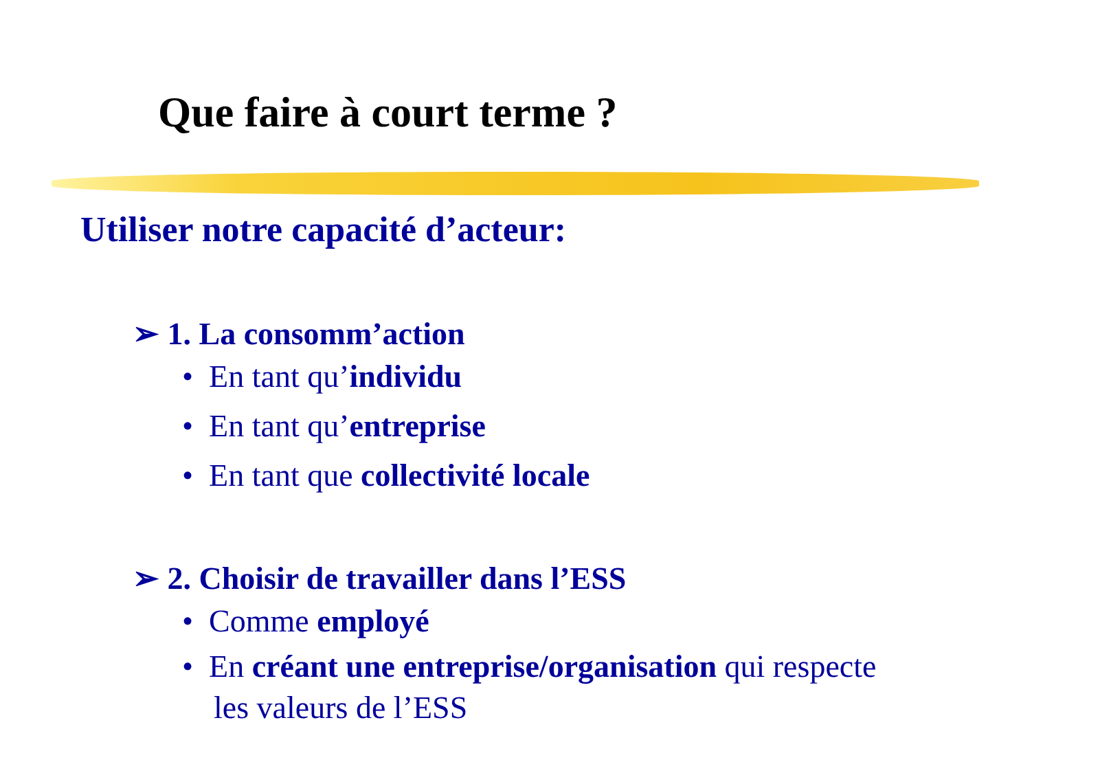Que faire à court terme ?
Utiliser notre capacité d’acteur:
➢ 1. La consomm’action
• En tant qu’individu
• En tant qu’entreprise
• En tant que collectivité locale
➢ 2. Choisir de travailler dans l’ESS
• Comme employé
• En créant une entreprise/organisation qui respecte
les valeurs de l’ESS